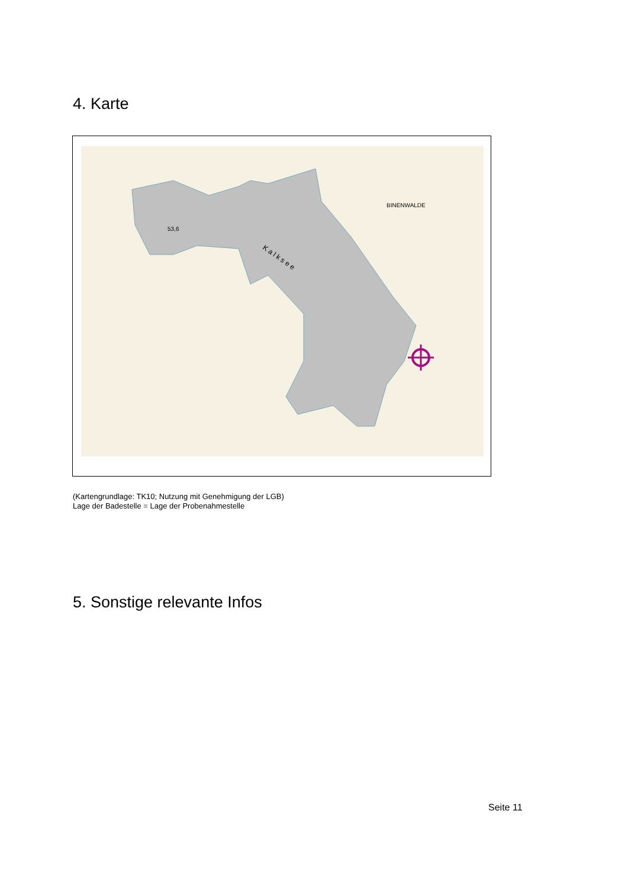4. Karte
53,6
BINENWALDE
K a l k s e e
(Kartengrundlage: TK10; Nutzung mit Genehmigung der LGB)
Lage der Badestelle = Lage der Probenahmestelle
5. Sonstige relevante Infos
Seite 11